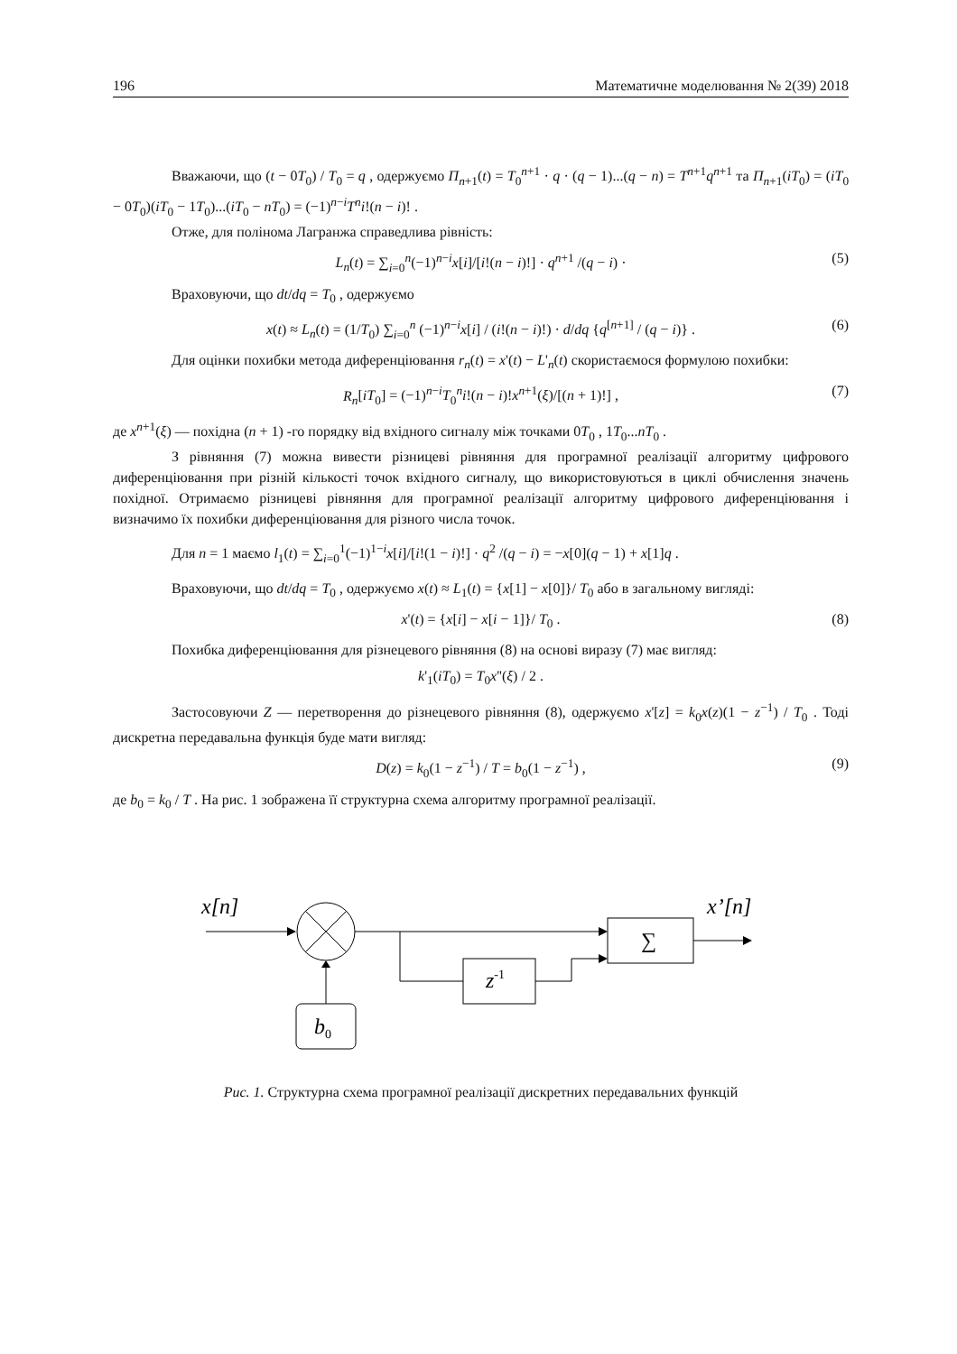196 Математичне моделювання № 2(39) 2018
Вважаючи, що (t − 0T<sub>0</sub>) / T<sub>0</sub> = q , одержуємо П<sub>n+1</sub>(t) = T<sub>0</sub><sup>n+1</sup> · q · (q − 1)...(q − n) = T<sup>n+1</sup>q<sup>n+1</sup> та П<sub>n+1</sub>(iT<sub>0</sub>) = (iT<sub>0</sub> − 0T<sub>0</sub>)(iT<sub>0</sub> − 1T<sub>0</sub>)...(iT<sub>0</sub> − nT<sub>0</sub>) = (−1)<sup>n−i</sup>T<sup>n</sup>i!(n − i)! .
Отже, для полінома Лагранжа справедлива рівність:
L<sub>n</sub>(t) = ∑<sub>i=0</sub><sup>n</sup>(−1)<sup>n−i</sup>x[i]/[i!(n − i)!] · q<sup>n+1</sup> /(q − i) · (5)
Враховуючи, що dt/dq = T<sub>0</sub> , одержуємо
x(t) ≈ L<sub>n</sub>(t) = (1/T<sub>0</sub>) ∑<sub>i=0</sub><sup>n</sup> (−1)<sup>n−i</sup>x[i] / (i!(n − i)!) · d/dq {q<sup>[n+1]</sup> / (q − i)} . (6)
Для оцінки похибки метода диференціювання r<sub>n</sub>(t) = x'(t) − L'<sub>n</sub>(t) скористаємося формулою похибки:
R<sub>n</sub>[iT<sub>0</sub>] = (−1)<sup>n−i</sup>T<sub>0</sub><sup>n</sup>i!(n − i)!x<sup>n+1</sup>(ξ)/[(n + 1)!] , (7)
де x<sup>n+1</sup>(ξ) — похідна (n + 1) -го порядку від вхідного сигналу між точками 0T<sub>0</sub> , 1T<sub>0</sub>...nT<sub>0</sub> .
З рівняння (7) можна вивести різницеві рівняння для програмної реалізації алгоритму цифрового диференціювання при різній кількості точок вхідного сигналу, що використовуються в циклі обчислення значень похідної. Отримаємо різницеві рівняння для програмної реалізації алгоритму цифрового диференціювання і визначимо їх похибки диференціювання для різного числа точок.
Для n = 1 маємо l<sub>1</sub>(t) = ∑<sub>i=0</sub><sup>1</sup>(−1)<sup>1−i</sup>x[i]/[i!(1 − i)!] · q<sup>2</sup> /(q − i) = −x[0](q − 1) + x[1]q .
Враховуючи, що dt/dq = T<sub>0</sub> , одержуємо x(t) ≈ L<sub>1</sub>(t) = {x[1] − x[0]}/ T<sub>0</sub> або в загальному вигляді:
x'(t) = {x[i] − x[i − 1]}/ T<sub>0</sub> . (8)
Похибка диференціювання для різнецевого рівняння (8) на основі виразу (7) має вигляд:
k'<sub>1</sub>(iT<sub>0</sub>) = T<sub>0</sub>x''(ξ) / 2 .
Застосовуючи Z — перетворення до різнецевого рівняння (8), одержуємо x'[z] = k<sub>0</sub>x(z)(1 − z<sup>−1</sup>) / T<sub>0</sub> . Тоді дискретна передавальна функція буде мати вигляд:
D(z) = k<sub>0</sub>(1 − z<sup>−1</sup>) / T = b<sub>0</sub>(1 − z<sup>−1</sup>) , (9)
де b<sub>0</sub> = k<sub>0</sub> / T . На рис. 1 зображена її структурна схема алгоритму програмної реалізації.
x[n]
b0
z-1
∑
x’[n]
Рис. 1. Структурна схема програмної реалізації дискретних передавальних функцій